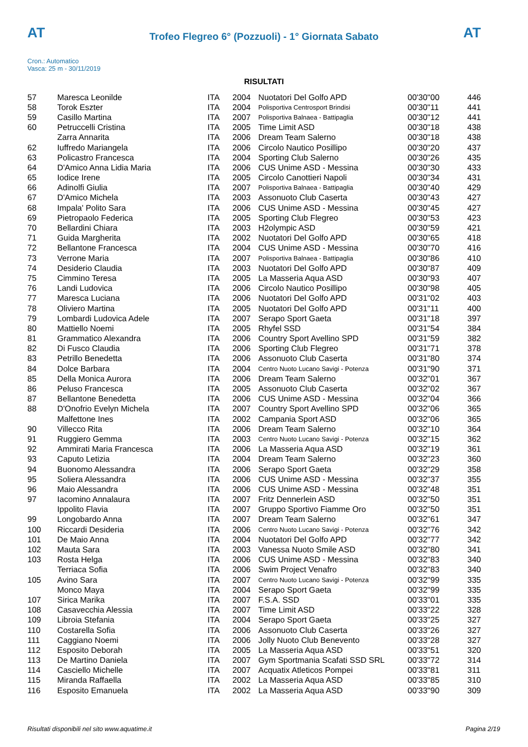AT
Trofeo Flegreo 6° (Pozzuoli) - 1° Giornata Sabato
AT
Cron.: Automatico
Vasca: 25 m - 30/11/2019
RISULTATI
| 57 | Maresca Leonilde | ITA | 2004 | Nuotatori Del Golfo APD | 00'30"00 | 446 |
| 58 | Torok Eszter | ITA | 2004 | Polisportiva Centrosport Brindisi | 00'30"11 | 441 |
| 59 | Casillo Martina | ITA | 2007 | Polisportiva Balnaea - Battipaglia | 00'30"12 | 441 |
| 60 | Petruccelli Cristina | ITA | 2005 | Time Limit ASD | 00'30"18 | 438 |
| | Zarra Annarita | ITA | 2006 | Dream Team Salerno | 00'30"18 | 438 |
| 62 | Iuffredo Mariangela | ITA | 2006 | Circolo Nautico Posillipo | 00'30"20 | 437 |
| 63 | Policastro Francesca | ITA | 2004 | Sporting Club Salerno | 00'30"26 | 435 |
| 64 | D'Amico Anna Lidia Maria | ITA | 2006 | CUS Unime ASD - Messina | 00'30"30 | 433 |
| 65 | Iodice Irene | ITA | 2005 | Circolo Canottieri Napoli | 00'30"34 | 431 |
| 66 | Adinolfi Giulia | ITA | 2007 | Polisportiva Balnaea - Battipaglia | 00'30"40 | 429 |
| 67 | D'Amico Michela | ITA | 2003 | Assonuoto Club Caserta | 00'30"43 | 427 |
| 68 | Impala' Polito Sara | ITA | 2006 | CUS Unime ASD - Messina | 00'30"45 | 427 |
| 69 | Pietropaolo Federica | ITA | 2005 | Sporting Club Flegreo | 00'30"53 | 423 |
| 70 | Bellardini Chiara | ITA | 2003 | H2olympic ASD | 00'30"59 | 421 |
| 71 | Guida Margherita | ITA | 2002 | Nuotatori Del Golfo APD | 00'30"65 | 418 |
| 72 | Bellantone Francesca | ITA | 2004 | CUS Unime ASD - Messina | 00'30"70 | 416 |
| 73 | Verrone Maria | ITA | 2007 | Polisportiva Balnaea - Battipaglia | 00'30"86 | 410 |
| 74 | Desiderio Claudia | ITA | 2003 | Nuotatori Del Golfo APD | 00'30"87 | 409 |
| 75 | Cimmino Teresa | ITA | 2005 | La Masseria Aqua ASD | 00'30"93 | 407 |
| 76 | Landi Ludovica | ITA | 2006 | Circolo Nautico Posillipo | 00'30"98 | 405 |
| 77 | Maresca Luciana | ITA | 2006 | Nuotatori Del Golfo APD | 00'31"02 | 403 |
| 78 | Oliviero Martina | ITA | 2005 | Nuotatori Del Golfo APD | 00'31"11 | 400 |
| 79 | Lombardi Ludovica Adele | ITA | 2007 | Serapo Sport Gaeta | 00'31"18 | 397 |
| 80 | Mattiello Noemi | ITA | 2005 | Rhyfel SSD | 00'31"54 | 384 |
| 81 | Grammatico Alexandra | ITA | 2006 | Country Sport Avellino SPD | 00'31"59 | 382 |
| 82 | Di Fusco Claudia | ITA | 2006 | Sporting Club Flegreo | 00'31"71 | 378 |
| 83 | Petrillo Benedetta | ITA | 2006 | Assonuoto Club Caserta | 00'31"80 | 374 |
| 84 | Dolce Barbara | ITA | 2004 | Centro Nuoto Lucano Savigi - Potenza | 00'31"90 | 371 |
| 85 | Della Monica Aurora | ITA | 2006 | Dream Team Salerno | 00'32"01 | 367 |
| 86 | Peluso Francesca | ITA | 2005 | Assonuoto Club Caserta | 00'32"02 | 367 |
| 87 | Bellantone Benedetta | ITA | 2006 | CUS Unime ASD - Messina | 00'32"04 | 366 |
| 88 | D'Onofrio Evelyn Michela | ITA | 2007 | Country Sport Avellino SPD | 00'32"06 | 365 |
| | Malfettone Ines | ITA | 2002 | Campania Sport ASD | 00'32"06 | 365 |
| 90 | Villecco Rita | ITA | 2006 | Dream Team Salerno | 00'32"10 | 364 |
| 91 | Ruggiero Gemma | ITA | 2003 | Centro Nuoto Lucano Savigi - Potenza | 00'32"15 | 362 |
| 92 | Ammirati Maria Francesca | ITA | 2006 | La Masseria Aqua ASD | 00'32"19 | 361 |
| 93 | Caputo Letizia | ITA | 2004 | Dream Team Salerno | 00'32"23 | 360 |
| 94 | Buonomo Alessandra | ITA | 2006 | Serapo Sport Gaeta | 00'32"29 | 358 |
| 95 | Soliera Alessandra | ITA | 2006 | CUS Unime ASD - Messina | 00'32"37 | 355 |
| 96 | Maio Alessandra | ITA | 2006 | CUS Unime ASD - Messina | 00'32"48 | 351 |
| 97 | Iacomino Annalaura | ITA | 2007 | Fritz Dennerlein ASD | 00'32"50 | 351 |
| | Ippolito Flavia | ITA | 2007 | Gruppo Sportivo Fiamme Oro | 00'32"50 | 351 |
| 99 | Longobardo Anna | ITA | 2007 | Dream Team Salerno | 00'32"61 | 347 |
| 100 | Riccardi Desideria | ITA | 2006 | Centro Nuoto Lucano Savigi - Potenza | 00'32"76 | 342 |
| 101 | De Maio Anna | ITA | 2004 | Nuotatori Del Golfo APD | 00'32"77 | 342 |
| 102 | Mauta Sara | ITA | 2003 | Vanessa Nuoto Smile ASD | 00'32"80 | 341 |
| 103 | Rosta Helga | ITA | 2006 | CUS Unime ASD - Messina | 00'32"83 | 340 |
| | Terriaca Sofia | ITA | 2006 | Swim Project Venafro | 00'32"83 | 340 |
| 105 | Avino Sara | ITA | 2007 | Centro Nuoto Lucano Savigi - Potenza | 00'32"99 | 335 |
| | Monco Maya | ITA | 2004 | Serapo Sport Gaeta | 00'32"99 | 335 |
| 107 | Sirica Marika | ITA | 2007 | F.S.A. SSD | 00'33"01 | 335 |
| 108 | Casavecchia Alessia | ITA | 2007 | Time Limit ASD | 00'33"22 | 328 |
| 109 | Libroia Stefania | ITA | 2004 | Serapo Sport Gaeta | 00'33"25 | 327 |
| 110 | Costarella Sofia | ITA | 2006 | Assonuoto Club Caserta | 00'33"26 | 327 |
| 111 | Caggiano Noemi | ITA | 2006 | Jolly Nuoto Club Benevento | 00'33"28 | 327 |
| 112 | Esposito Deborah | ITA | 2005 | La Masseria Aqua ASD | 00'33"51 | 320 |
| 113 | De Martino Daniela | ITA | 2007 | Gym Sportmania Scafati SSD SRL | 00'33"72 | 314 |
| 114 | Casciello Michelle | ITA | 2007 | Acquatix Atleticos Pompei | 00'33"81 | 311 |
| 115 | Miranda Raffaella | ITA | 2002 | La Masseria Aqua ASD | 00'33"85 | 310 |
| 116 | Esposito Emanuela | ITA | 2002 | La Masseria Aqua ASD | 00'33"90 | 309 |
Risultati disponibili nel sito www.aquatime.it Pagina 2/19